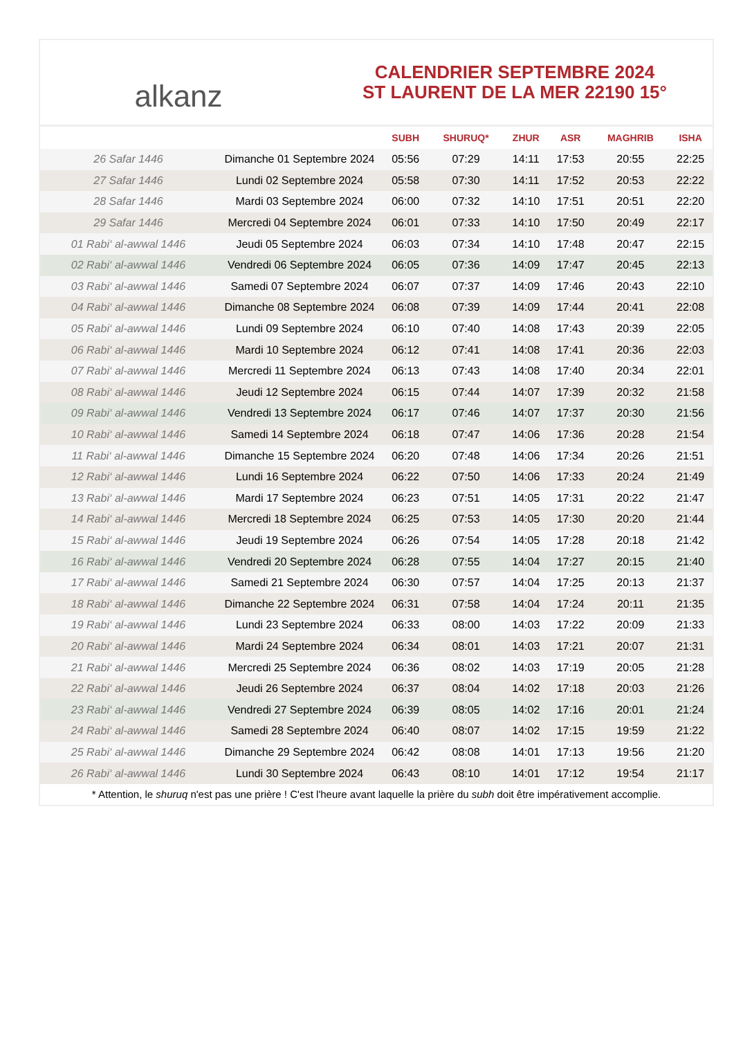alkanz
CALENDRIER SEPTEMBRE 2024
ST LAURENT DE LA MER 22190 15°
| | | SUBH | SHURUQ* | ZHUR | ASR | MAGHRIB | ISHA |
| --- | --- | --- | --- | --- | --- | --- | --- |
| 26 Safar 1446 | Dimanche 01 Septembre 2024 | 05:56 | 07:29 | 14:11 | 17:53 | 20:55 | 22:25 |
| 27 Safar 1446 | Lundi 02 Septembre 2024 | 05:58 | 07:30 | 14:11 | 17:52 | 20:53 | 22:22 |
| 28 Safar 1446 | Mardi 03 Septembre 2024 | 06:00 | 07:32 | 14:10 | 17:51 | 20:51 | 22:20 |
| 29 Safar 1446 | Mercredi 04 Septembre 2024 | 06:01 | 07:33 | 14:10 | 17:50 | 20:49 | 22:17 |
| 01 Rabi‘ al-awwal 1446 | Jeudi 05 Septembre 2024 | 06:03 | 07:34 | 14:10 | 17:48 | 20:47 | 22:15 |
| 02 Rabi‘ al-awwal 1446 | Vendredi 06 Septembre 2024 | 06:05 | 07:36 | 14:09 | 17:47 | 20:45 | 22:13 |
| 03 Rabi‘ al-awwal 1446 | Samedi 07 Septembre 2024 | 06:07 | 07:37 | 14:09 | 17:46 | 20:43 | 22:10 |
| 04 Rabi‘ al-awwal 1446 | Dimanche 08 Septembre 2024 | 06:08 | 07:39 | 14:09 | 17:44 | 20:41 | 22:08 |
| 05 Rabi‘ al-awwal 1446 | Lundi 09 Septembre 2024 | 06:10 | 07:40 | 14:08 | 17:43 | 20:39 | 22:05 |
| 06 Rabi‘ al-awwal 1446 | Mardi 10 Septembre 2024 | 06:12 | 07:41 | 14:08 | 17:41 | 20:36 | 22:03 |
| 07 Rabi‘ al-awwal 1446 | Mercredi 11 Septembre 2024 | 06:13 | 07:43 | 14:08 | 17:40 | 20:34 | 22:01 |
| 08 Rabi‘ al-awwal 1446 | Jeudi 12 Septembre 2024 | 06:15 | 07:44 | 14:07 | 17:39 | 20:32 | 21:58 |
| 09 Rabi‘ al-awwal 1446 | Vendredi 13 Septembre 2024 | 06:17 | 07:46 | 14:07 | 17:37 | 20:30 | 21:56 |
| 10 Rabi‘ al-awwal 1446 | Samedi 14 Septembre 2024 | 06:18 | 07:47 | 14:06 | 17:36 | 20:28 | 21:54 |
| 11 Rabi‘ al-awwal 1446 | Dimanche 15 Septembre 2024 | 06:20 | 07:48 | 14:06 | 17:34 | 20:26 | 21:51 |
| 12 Rabi‘ al-awwal 1446 | Lundi 16 Septembre 2024 | 06:22 | 07:50 | 14:06 | 17:33 | 20:24 | 21:49 |
| 13 Rabi‘ al-awwal 1446 | Mardi 17 Septembre 2024 | 06:23 | 07:51 | 14:05 | 17:31 | 20:22 | 21:47 |
| 14 Rabi‘ al-awwal 1446 | Mercredi 18 Septembre 2024 | 06:25 | 07:53 | 14:05 | 17:30 | 20:20 | 21:44 |
| 15 Rabi‘ al-awwal 1446 | Jeudi 19 Septembre 2024 | 06:26 | 07:54 | 14:05 | 17:28 | 20:18 | 21:42 |
| 16 Rabi‘ al-awwal 1446 | Vendredi 20 Septembre 2024 | 06:28 | 07:55 | 14:04 | 17:27 | 20:15 | 21:40 |
| 17 Rabi‘ al-awwal 1446 | Samedi 21 Septembre 2024 | 06:30 | 07:57 | 14:04 | 17:25 | 20:13 | 21:37 |
| 18 Rabi‘ al-awwal 1446 | Dimanche 22 Septembre 2024 | 06:31 | 07:58 | 14:04 | 17:24 | 20:11 | 21:35 |
| 19 Rabi‘ al-awwal 1446 | Lundi 23 Septembre 2024 | 06:33 | 08:00 | 14:03 | 17:22 | 20:09 | 21:33 |
| 20 Rabi‘ al-awwal 1446 | Mardi 24 Septembre 2024 | 06:34 | 08:01 | 14:03 | 17:21 | 20:07 | 21:31 |
| 21 Rabi‘ al-awwal 1446 | Mercredi 25 Septembre 2024 | 06:36 | 08:02 | 14:03 | 17:19 | 20:05 | 21:28 |
| 22 Rabi‘ al-awwal 1446 | Jeudi 26 Septembre 2024 | 06:37 | 08:04 | 14:02 | 17:18 | 20:03 | 21:26 |
| 23 Rabi‘ al-awwal 1446 | Vendredi 27 Septembre 2024 | 06:39 | 08:05 | 14:02 | 17:16 | 20:01 | 21:24 |
| 24 Rabi‘ al-awwal 1446 | Samedi 28 Septembre 2024 | 06:40 | 08:07 | 14:02 | 17:15 | 19:59 | 21:22 |
| 25 Rabi‘ al-awwal 1446 | Dimanche 29 Septembre 2024 | 06:42 | 08:08 | 14:01 | 17:13 | 19:56 | 21:20 |
| 26 Rabi‘ al-awwal 1446 | Lundi 30 Septembre 2024 | 06:43 | 08:10 | 14:01 | 17:12 | 19:54 | 21:17 |
* Attention, le shuruq n'est pas une prière ! C'est l'heure avant laquelle la prière du subh doit être impérativement accomplie.